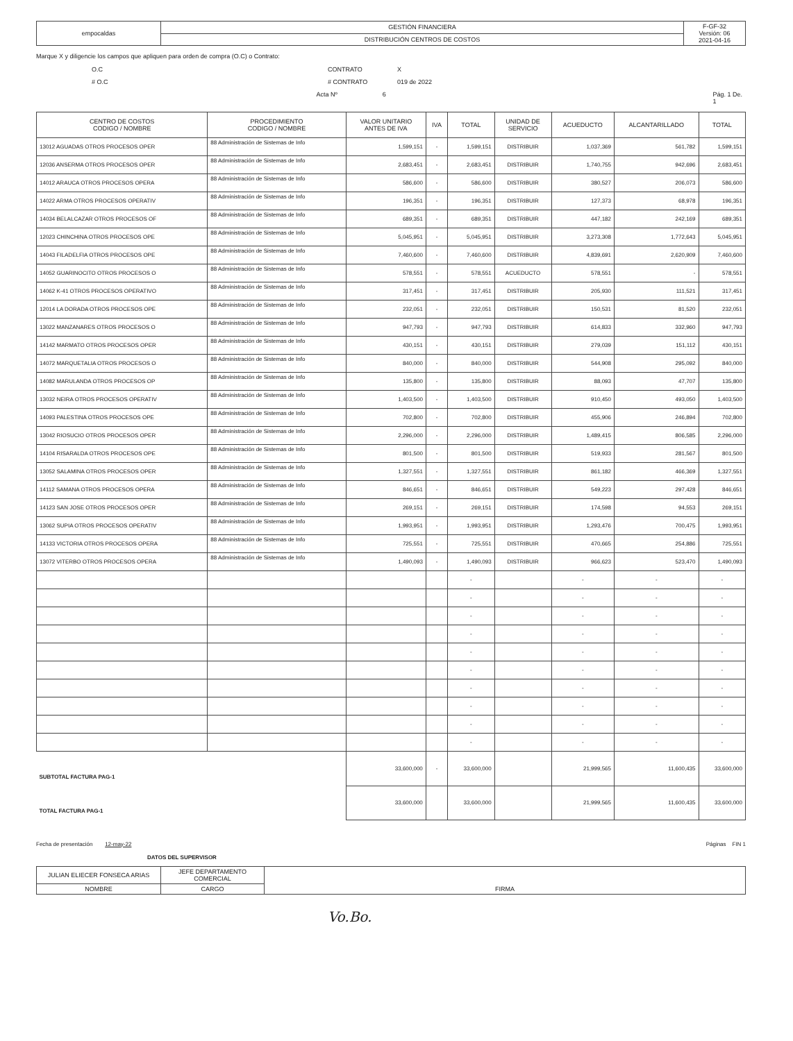| empocaldas | GESTIÓN FINANCIERA | F-GF-32 Versión: 06 2021-04-16 |
| | DISTRIBUCIÓN CENTROS DE COSTOS | |
Marque X y diligencie los campos que apliquen para orden de compra (O.C) o Contrato:
O.C CONTRATO X
# O.C # CONTRATO 019 de 2022
Acta Nº 6 Pág. 1 De. 1
| CENTRO DE COSTOS CODIGO / NOMBRE | PROCEDIMIENTO CODIGO / NOMBRE | VALOR UNITARIO ANTES DE IVA | IVA | TOTAL | UNIDAD DE SERVICIO | ACUEDUCTO | ALCANTARILLADO | TOTAL |
| --- | --- | --- | --- | --- | --- | --- | --- | --- |
| 13012 AGUADAS OTROS PROCESOS OPER | 88 Administración de Sistemas de Info | 1,599,151 | - | 1,599,151 | DISTRIBUIR | 1,037,369 | 561,782 | 1,599,151 |
| 12036 ANSERMA OTROS PROCESOS OPER | 88 Administración de Sistemas de Info | 2,683,451 | - | 2,683,451 | DISTRIBUIR | 1,740,755 | 942,696 | 2,683,451 |
| 14012 ARAUCA OTROS PROCESOS OPERA | 88 Administración de Sistemas de Info | 586,600 | - | 586,600 | DISTRIBUIR | 380,527 | 206,073 | 586,600 |
| 14022 ARMA OTROS PROCESOS OPERATIV | 88 Administración de Sistemas de Info | 196,351 | - | 196,351 | DISTRIBUIR | 127,373 | 68,978 | 196,351 |
| 14034 BELALCAZAR OTROS PROCESOS OF | 88 Administración de Sistemas de Info | 689,351 | - | 689,351 | DISTRIBUIR | 447,182 | 242,169 | 689,351 |
| 12023 CHINCHINA OTROS PROCESOS OPE | 88 Administración de Sistemas de Info | 5,045,951 | - | 5,045,951 | DISTRIBUIR | 3,273,308 | 1,772,643 | 5,045,951 |
| 14043 FILADELFIA OTROS PROCESOS OPE | 88 Administración de Sistemas de Info | 7,460,600 | - | 7,460,600 | DISTRIBUIR | 4,839,691 | 2,620,909 | 7,460,600 |
| 14052 GUARINOCITO OTROS PROCESOS O | 88 Administración de Sistemas de Info | 578,551 | - | 578,551 | ACUEDUCTO | 578,551 | - | 578,551 |
| 14062 K-41 OTROS PROCESOS OPERATIVO | 88 Administración de Sistemas de Info | 317,451 | - | 317,451 | DISTRIBUIR | 205,930 | 111,521 | 317,451 |
| 12014 LA DORADA OTROS PROCESOS OPE | 88 Administración de Sistemas de Info | 232,051 | - | 232,051 | DISTRIBUIR | 150,531 | 81,520 | 232,051 |
| 13022 MANZANARES OTROS PROCESOS O | 88 Administración de Sistemas de Info | 947,793 | - | 947,793 | DISTRIBUIR | 614,833 | 332,960 | 947,793 |
| 14142 MARMATO OTROS PROCESOS OPER | 88 Administración de Sistemas de Info | 430,151 | - | 430,151 | DISTRIBUIR | 279,039 | 151,112 | 430,151 |
| 14072 MARQUETALIA OTROS PROCESOS O | 88 Administración de Sistemas de Info | 840,000 | - | 840,000 | DISTRIBUIR | 544,908 | 295,092 | 840,000 |
| 14082 MARULANDA OTROS PROCESOS OP | 88 Administración de Sistemas de Info | 135,800 | - | 135,800 | DISTRIBUIR | 88,093 | 47,707 | 135,800 |
| 13032 NEIRA OTROS PROCESOS OPERATIV | 88 Administración de Sistemas de Info | 1,403,500 | - | 1,403,500 | DISTRIBUIR | 910,450 | 493,050 | 1,403,500 |
| 14093 PALESTINA OTROS PROCESOS OPE | 88 Administración de Sistemas de Info | 702,800 | - | 702,800 | DISTRIBUIR | 455,906 | 246,894 | 702,800 |
| 13042 RIOSUCIO OTROS PROCESOS OPER | 88 Administración de Sistemas de Info | 2,296,000 | - | 2,296,000 | DISTRIBUIR | 1,489,415 | 806,585 | 2,296,000 |
| 14104 RISARALDA OTROS PROCESOS OPE | 88 Administración de Sistemas de Info | 801,500 | - | 801,500 | DISTRIBUIR | 519,933 | 281,567 | 801,500 |
| 13052 SALAMINA OTROS PROCESOS OPER | 88 Administración de Sistemas de Info | 1,327,551 | - | 1,327,551 | DISTRIBUIR | 861,182 | 466,369 | 1,327,551 |
| 14112 SAMANA OTROS PROCESOS OPERA | 88 Administración de Sistemas de Info | 846,651 | - | 846,651 | DISTRIBUIR | 549,223 | 297,428 | 846,651 |
| 14123 SAN JOSE OTROS PROCESOS OPER | 88 Administración de Sistemas de Info | 269,151 | - | 269,151 | DISTRIBUIR | 174,598 | 94,553 | 269,151 |
| 13062 SUPIA OTROS PROCESOS OPERATIV | 88 Administración de Sistemas de Info | 1,993,951 | - | 1,993,951 | DISTRIBUIR | 1,293,476 | 700,475 | 1,993,951 |
| 14133 VICTORIA OTROS PROCESOS OPERA | 88 Administración de Sistemas de Info | 725,551 | - | 725,551 | DISTRIBUIR | 470,665 | 254,886 | 725,551 |
| 13072 VITERBO OTROS PROCESOS OPERA | 88 Administración de Sistemas de Info | 1,490,093 | - | 1,490,093 | DISTRIBUIR | 966,623 | 523,470 | 1,490,093 |
| | | | | - | | - | - | - |
| | | | | - | | - | - | - |
| | | | | - | | - | - | - |
| | | | | - | | - | - | - |
| | | | | - | | - | - | - |
| | | | | - | | - | - | - |
| | | | | - | | - | - | - |
| | | | | - | | - | - | - |
| | | | | - | | - | - | - |
| | | | | - | | - | - | - |
| SUBTOTAL FACTURA PAG-1 | | 33,600,000 | - | 33,600,000 | | 21,999,565 | 11,600,435 | 33,600,000 |
| TOTAL FACTURA PAG-1 | | 33,600,000 | | 33,600,000 | | 21,999,565 | 11,600,435 | 33,600,000 |
Fecha de presentación 12-may-22 Páginas FIN 1
DATOS DEL SUPERVISOR
| JULIAN ELIECER FONSECA ARIAS | JEFE DEPARTAMENTO COMERCIAL | FIRMA |
| NOMBRE | CARGO | |
Vo.Bo.